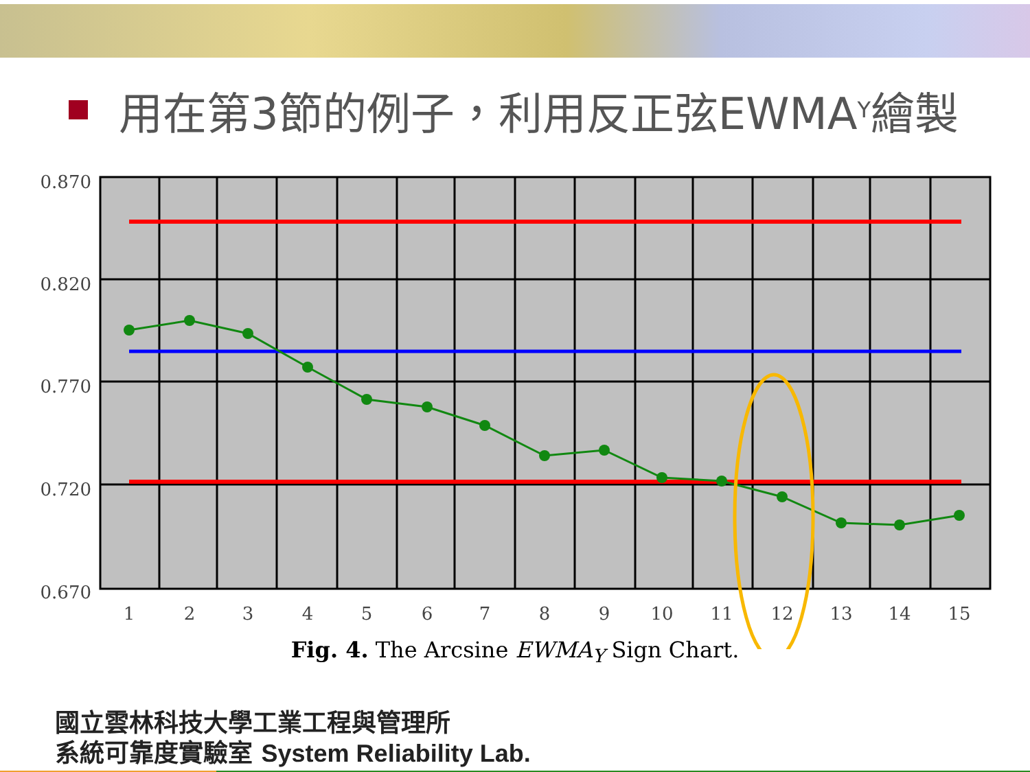用在第3節的例子，利用反正弦EWMA<sub>Y</sub>繪製
0.870
0.820
0.770
0.720
0.670
1
2
3
4
5
6
7
8
9
10
11
12
13
14
15
Fig. 4. The Arcsine EWMA<sub>Y</sub> Sign Chart.
國立雲林科技大學工業工程與管理所
系統可靠度實驗室 System Reliability Lab.